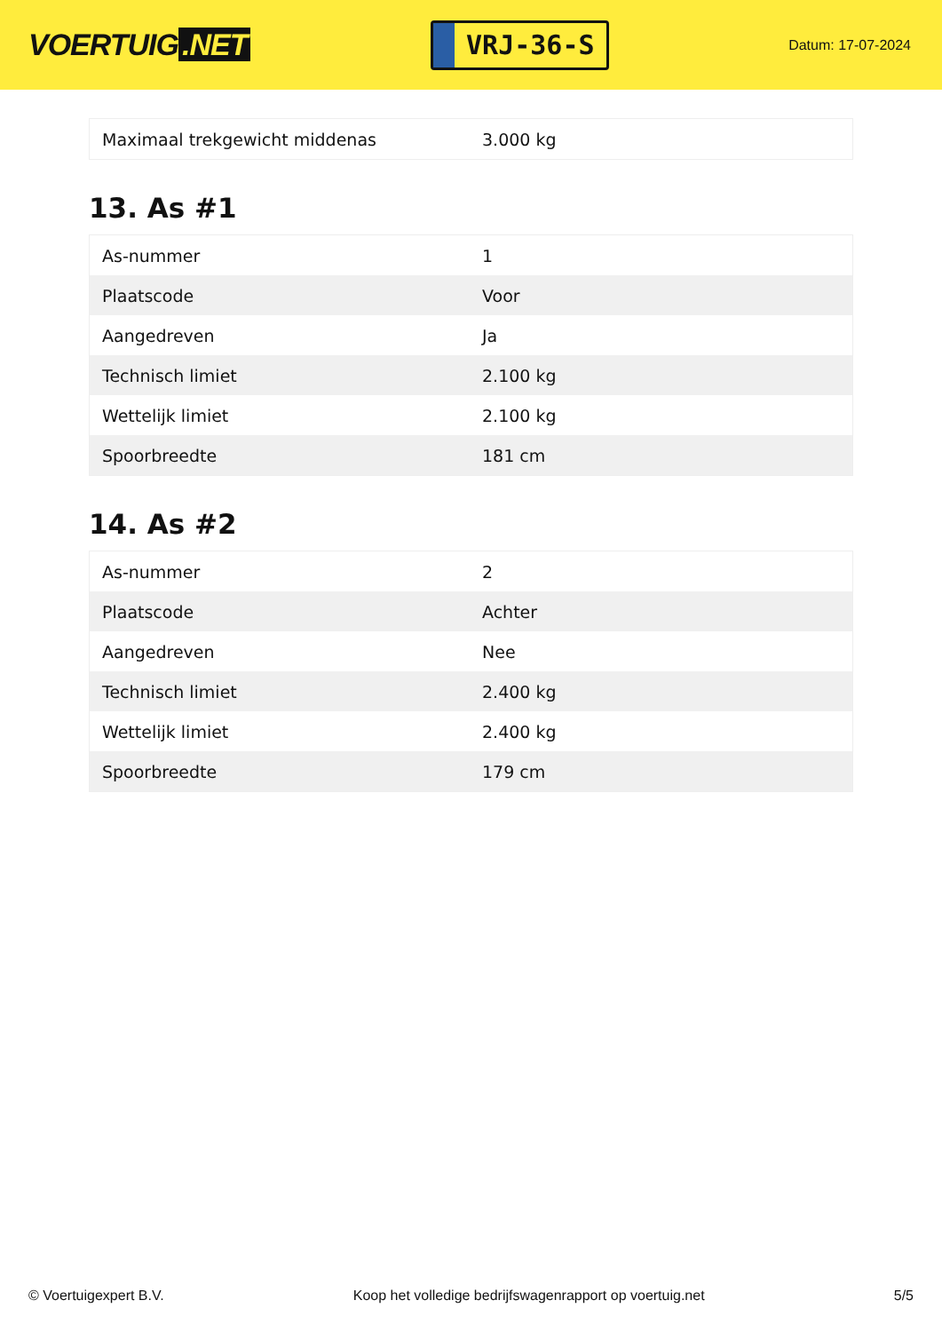VOERTUIG.NET
VRJ-36-S
Datum: 17-07-2024
| Maximaal trekgewicht middenas | 3.000 kg |
13. As #1
| As-nummer | 1 |
| Plaatscode | Voor |
| Aangedreven | Ja |
| Technisch limiet | 2.100 kg |
| Wettelijk limiet | 2.100 kg |
| Spoorbreedte | 181 cm |
14. As #2
| As-nummer | 2 |
| Plaatscode | Achter |
| Aangedreven | Nee |
| Technisch limiet | 2.400 kg |
| Wettelijk limiet | 2.400 kg |
| Spoorbreedte | 179 cm |
© Voertuigexpert B.V. Koop het volledige bedrijfswagenrapport op voertuig.net 5/5